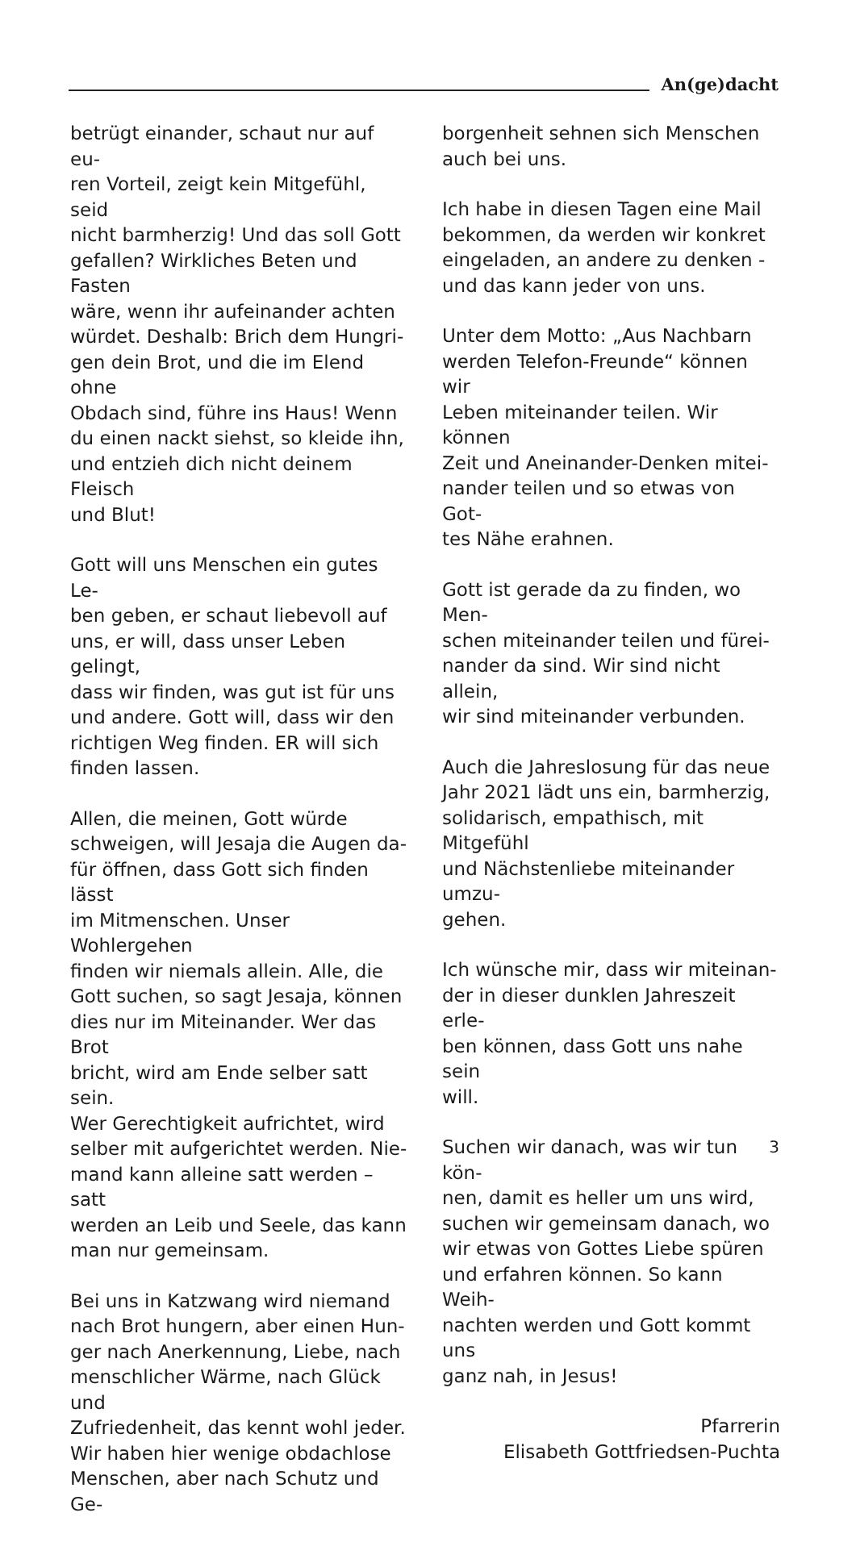An(ge)dacht
betrügt einander, schaut nur auf eu-
ren Vorteil, zeigt kein Mitgefühl, seid
nicht barmherzig! Und das soll Gott
gefallen? Wirkliches Beten und Fasten
wäre, wenn ihr aufeinander achten
würdet. Deshalb: Brich dem Hungri-
gen dein Brot, und die im Elend ohne
Obdach sind, führe ins Haus! Wenn
du einen nackt siehst, so kleide ihn,
und entzieh dich nicht deinem Fleisch
und Blut!
Gott will uns Menschen ein gutes Le-
ben geben, er schaut liebevoll auf
uns, er will, dass unser Leben gelingt,
dass wir finden, was gut ist für uns
und andere. Gott will, dass wir den
richtigen Weg finden. ER will sich
finden lassen.
Allen, die meinen, Gott würde
schweigen, will Jesaja die Augen da-
für öffnen, dass Gott sich finden lässt
im Mitmenschen. Unser Wohlergehen
finden wir niemals allein. Alle, die
Gott suchen, so sagt Jesaja, können
dies nur im Miteinander. Wer das Brot
bricht, wird am Ende selber satt sein.
Wer Gerechtigkeit aufrichtet, wird
selber mit aufgerichtet werden. Nie-
mand kann alleine satt werden – satt
werden an Leib und Seele, das kann
man nur gemeinsam.
Bei uns in Katzwang wird niemand
nach Brot hungern, aber einen Hun-
ger nach Anerkennung, Liebe, nach
menschlicher Wärme, nach Glück und
Zufriedenheit, das kennt wohl jeder.
Wir haben hier wenige obdachlose
Menschen, aber nach Schutz und Ge-
borgenheit sehnen sich Menschen
auch bei uns.
Ich habe in diesen Tagen eine Mail
bekommen, da werden wir konkret
eingeladen, an andere zu denken -
und das kann jeder von uns.
Unter dem Motto: „Aus Nachbarn
werden Telefon-Freunde“ können wir
Leben miteinander teilen. Wir können
Zeit und Aneinander-Denken mitei-
nander teilen und so etwas von Got-
tes Nähe erahnen.
Gott ist gerade da zu finden, wo Men-
schen miteinander teilen und fürei-
nander da sind. Wir sind nicht allein,
wir sind miteinander verbunden.
Auch die Jahreslosung für das neue
Jahr 2021 lädt uns ein, barmherzig,
solidarisch, empathisch, mit Mitgefühl
und Nächstenliebe miteinander umzu-
gehen.
Ich wünsche mir, dass wir miteinan-
der in dieser dunklen Jahreszeit erle-
ben können, dass Gott uns nahe sein
will.
Suchen wir danach, was wir tun kön-
nen, damit es heller um uns wird,
suchen wir gemeinsam danach, wo
wir etwas von Gottes Liebe spüren
und erfahren können. So kann Weih-
nachten werden und Gott kommt uns
ganz nah, in Jesus!
Pfarrerin
Elisabeth Gottfriedsen-Puchta
3